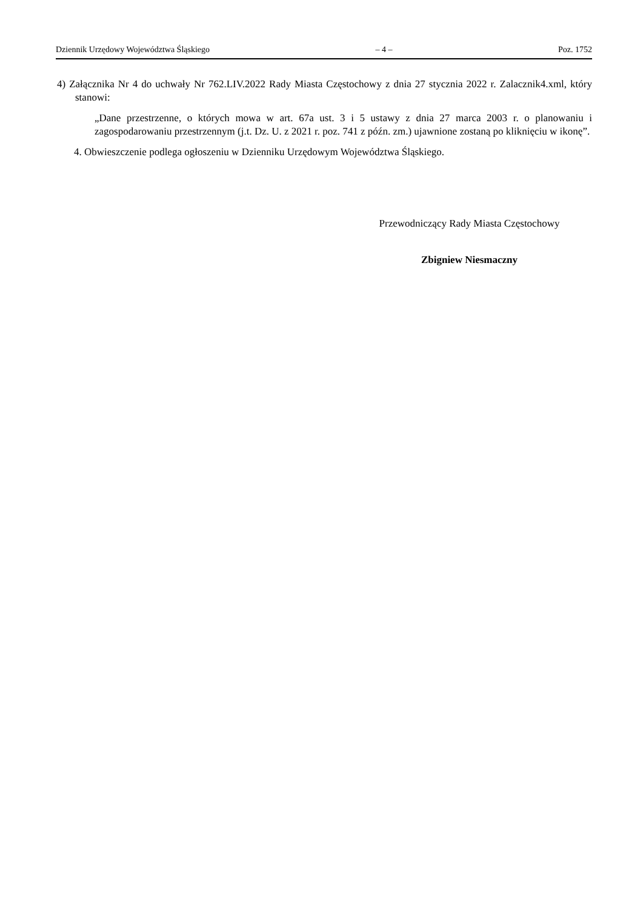Dziennik Urzędowy Województwa Śląskiego – 4 – Poz. 1752
4) Załącznika Nr 4 do uchwały Nr 762.LIV.2022 Rady Miasta Częstochowy z dnia 27 stycznia 2022 r. Zalacznik4.xml, który stanowi:
„Dane przestrzenne, o których mowa w art. 67a ust. 3 i 5 ustawy z dnia 27 marca 2003 r. o planowaniu i zagospodarowaniu przestrzennym (j.t. Dz. U. z 2021 r. poz. 741 z późn. zm.) ujawnione zostaną po kliknięciu w ikonę”.
4. Obwieszczenie podlega ogłoszeniu w Dzienniku Urzędowym Województwa Śląskiego.
Przewodniczący Rady Miasta Częstochowy
Zbigniew Niesmaczny